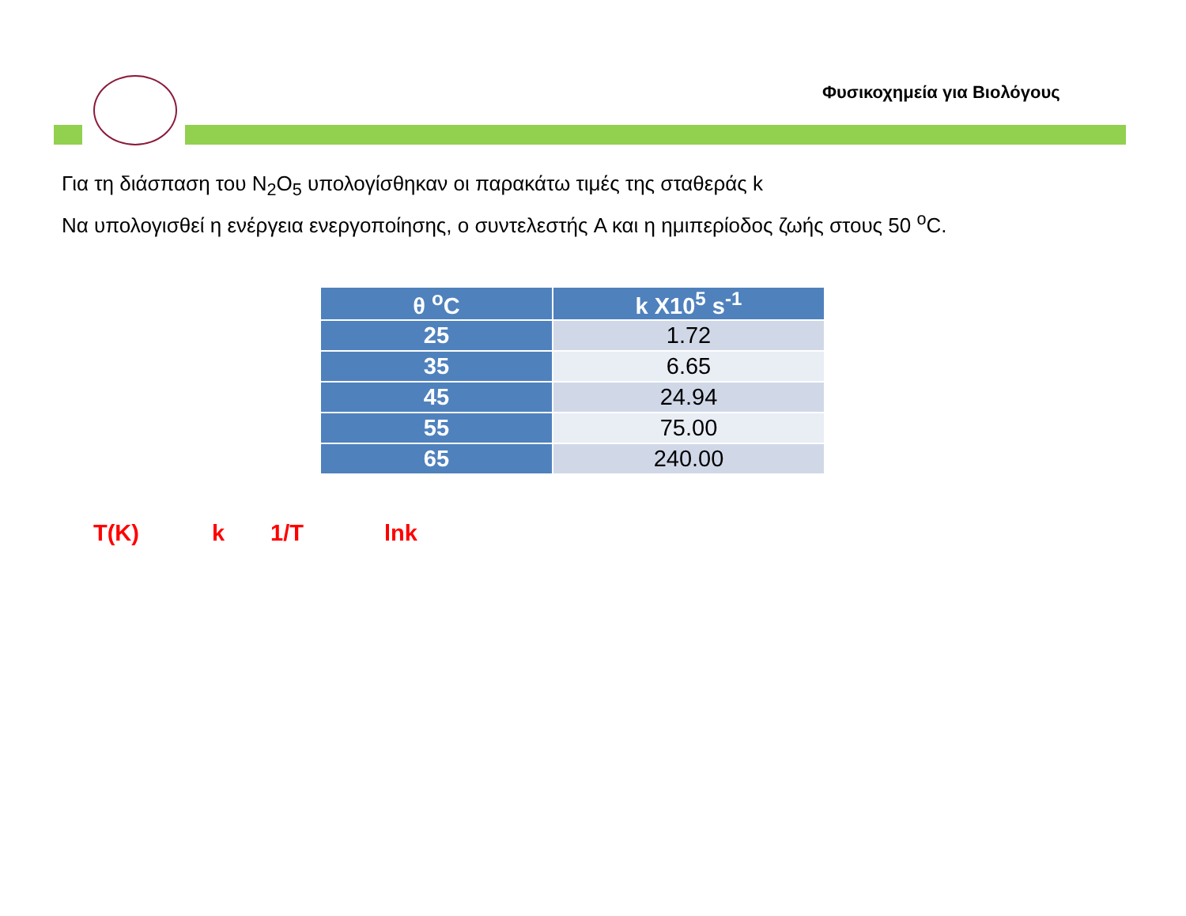Φυσικοχημεία για Βιολόγους
Για τη διάσπαση του N<sub>2</sub>O<sub>5</sub> υπολογίσθηκαν οι παρακάτω τιμές της σταθεράς k
Να υπολογισθεί η ενέργεια ενεργοποίησης, ο συντελεστής A και η ημιπερίοδος ζωής στους 50 <sup>o</sup>C.
| θ <sup>o</sup>C | k X10<sup>5</sup> s<sup>-1</sup> |
| --- | --- |
| 25 | 1.72 |
| 35 | 6.65 |
| 45 | 24.94 |
| 55 | 75.00 |
| 65 | 240.00 |
T(K) k 1/T lnk